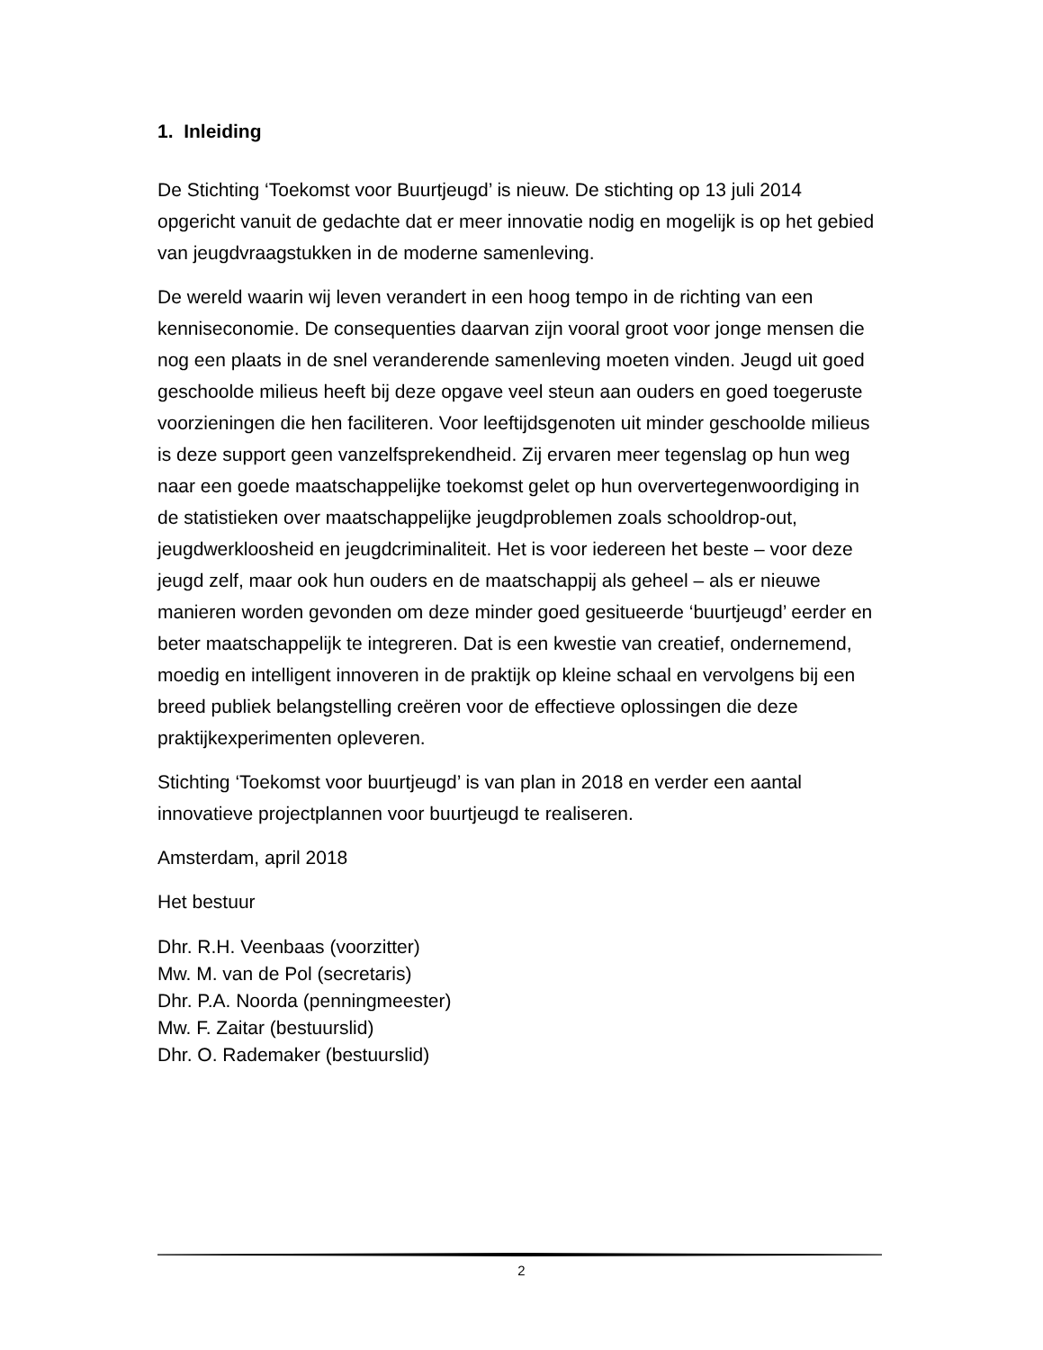1. Inleiding
De Stichting ‘Toekomst voor Buurtjeugd’ is nieuw. De stichting op 13 juli 2014 opgericht vanuit de gedachte dat er meer innovatie nodig en mogelijk is op het gebied van jeugdvraagstukken in de moderne samenleving.
De wereld waarin wij leven verandert in een hoog tempo in de richting van een kenniseconomie. De consequenties daarvan zijn vooral groot voor jonge mensen die nog een plaats in de snel veranderende samenleving moeten vinden. Jeugd uit goed geschoolde milieus heeft bij deze opgave veel steun aan ouders en goed toegeruste voorzieningen die hen faciliteren. Voor leeftijdsgenoten uit minder geschoolde milieus is deze support geen vanzelfsprekendheid. Zij ervaren meer tegenslag op hun weg naar een goede maatschappelijke toekomst gelet op hun oververtegenwoordiging in de statistieken over maatschappelijke jeugdproblemen zoals schooldrop-out, jeugdwerkloosheid en jeugdcriminaliteit. Het is voor iedereen het beste – voor deze jeugd zelf, maar ook hun ouders en de maatschappij als geheel – als er nieuwe manieren worden gevonden om deze minder goed gesitueerde ‘buurtjeugd’ eerder en beter maatschappelijk te integreren. Dat is een kwestie van creatief, ondernemend, moedig en intelligent innoveren in de praktijk op kleine schaal en vervolgens bij een breed publiek belangstelling creëren voor de effectieve oplossingen die deze praktijkexperimenten opleveren.
Stichting ‘Toekomst voor buurtjeugd’ is van plan in 2018 en verder een aantal innovatieve projectplannen voor buurtjeugd te realiseren.
Amsterdam, april 2018
Het bestuur
Dhr. R.H. Veenbaas (voorzitter)
Mw. M. van de Pol (secretaris)
Dhr. P.A. Noorda (penningmeester)
Mw. F. Zaitar (bestuurslid)
Dhr. O. Rademaker (bestuurslid)
2